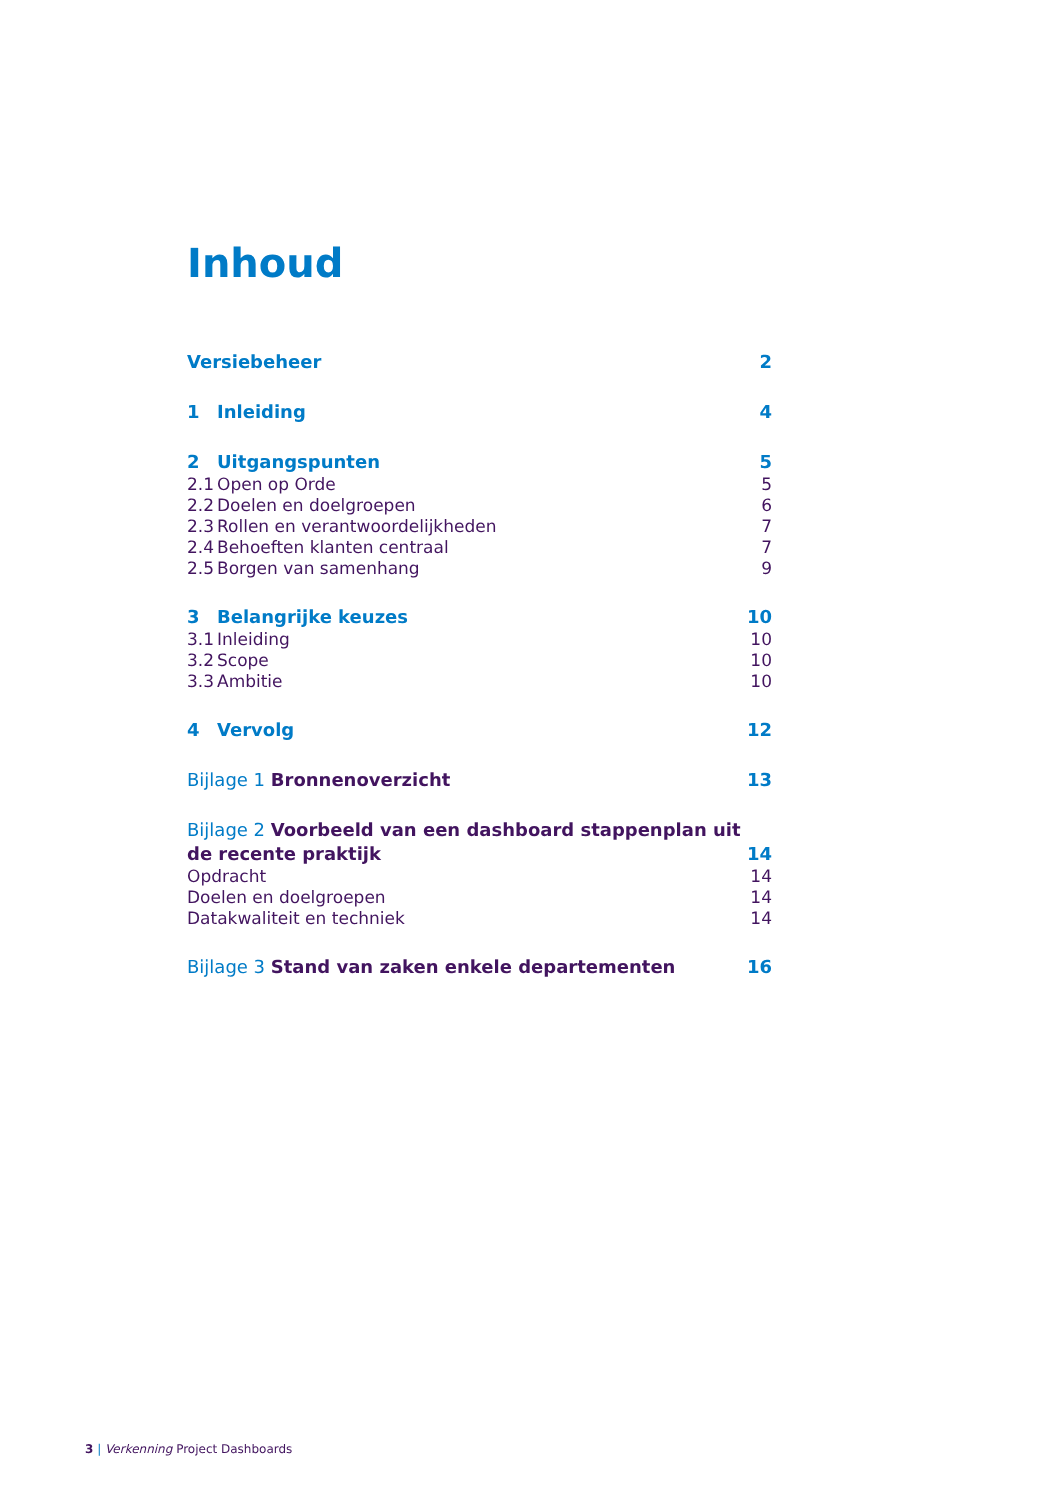Inhoud
Versiebeheer 2
1 Inleiding 4
2 Uitgangspunten 5
2.1 Open op Orde 5
2.2 Doelen en doelgroepen 6
2.3 Rollen en verantwoordelijkheden 7
2.4 Behoeften klanten centraal 7
2.5 Borgen van samenhang 9
3 Belangrijke keuzes 10
3.1 Inleiding 10
3.2 Scope 10
3.3 Ambitie 10
4 Vervolg 12
Bijlage 1 Bronnenoverzicht 13
Bijlage 2 Voorbeeld van een dashboard stappenplan uit de recente praktijk 14
Opdracht 14
Doelen en doelgroepen 14
Datakwaliteit en techniek 14
Bijlage 3 Stand van zaken enkele departementen 16
3 | Verkenning Project Dashboards